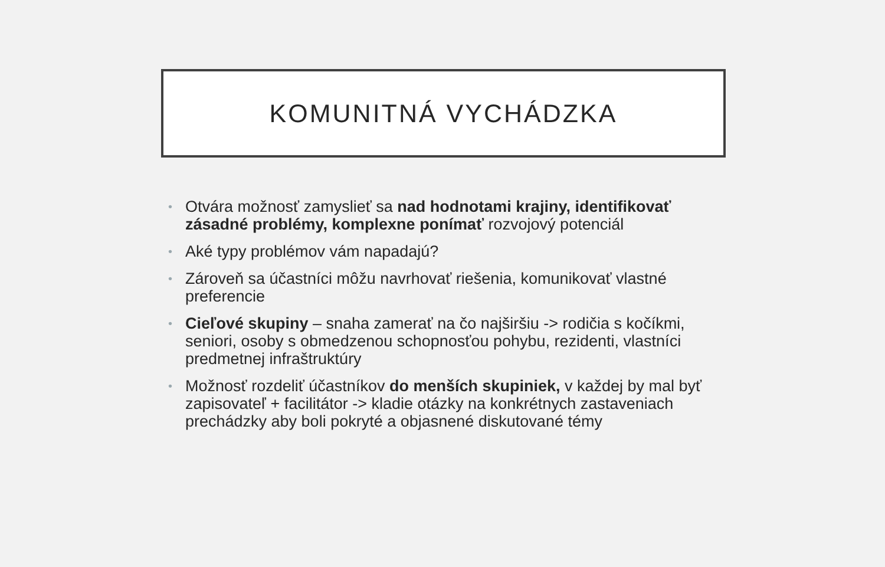KOMUNITNÁ VYCHÁDZKA
• Otvára možnosť zamyslieť sa nad hodnotami krajiny, identifikovať zásadné problémy, komplexne ponímať rozvojový potenciál
• Aké typy problémov vám napadajú?
• Zároveň sa účastníci môžu navrhovať riešenia, komunikovať vlastné preferencie
• Cieľové skupiny – snaha zamerať na čo najširšiu -> rodičia s kočíkmi, seniori, osoby s obmedzenou schopnosťou pohybu, rezidenti, vlastníci predmetnej infraštruktúry
• Možnosť rozdeliť účastníkov do menších skupiniek, v každej by mal byť zapisovateľ + facilitátor -> kladie otázky na konkrétnych zastaveniach prechádzky aby boli pokryté a objasnené diskutované témy